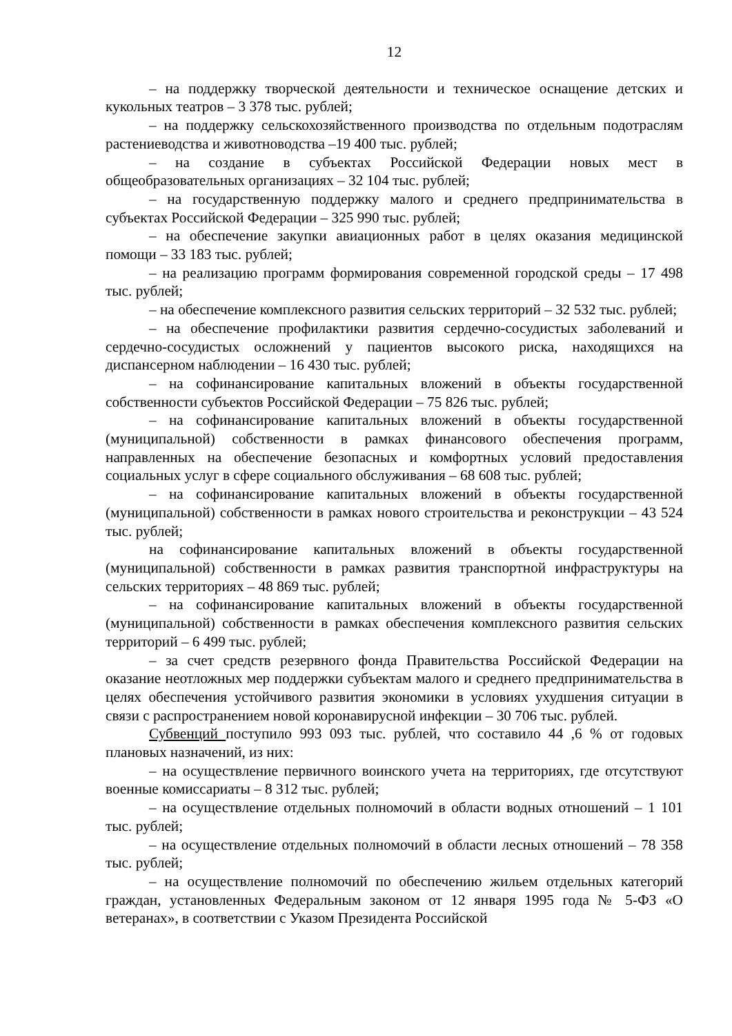12
– на поддержку творческой деятельности и техническое оснащение детских и кукольных театров – 3 378 тыс. рублей;
– на поддержку сельскохозяйственного производства по отдельным подотраслям растениеводства и животноводства –19 400 тыс. рублей;
– на создание в субъектах Российской Федерации новых мест в общеобразовательных организациях – 32 104 тыс. рублей;
– на государственную поддержку малого и среднего предпринимательства в субъектах Российской Федерации – 325 990 тыс. рублей;
– на обеспечение закупки авиационных работ в целях оказания медицинской помощи – 33 183 тыс. рублей;
– на реализацию программ формирования современной городской среды – 17 498 тыс. рублей;
– на обеспечение комплексного развития сельских территорий – 32 532 тыс. рублей;
– на обеспечение профилактики развития сердечно-сосудистых заболеваний и сердечно-сосудистых осложнений у пациентов высокого риска, находящихся на диспансерном наблюдении – 16 430 тыс. рублей;
– на софинансирование капитальных вложений в объекты государственной собственности субъектов Российской Федерации – 75 826 тыс. рублей;
– на софинансирование капитальных вложений в объекты государственной (муниципальной) собственности в рамках финансового обеспечения программ, направленных на обеспечение безопасных и комфортных условий предоставления социальных услуг в сфере социального обслуживания – 68 608 тыс. рублей;
– на софинансирование капитальных вложений в объекты государственной (муниципальной) собственности в рамках нового строительства и реконструкции – 43 524 тыс. рублей;
на софинансирование капитальных вложений в объекты государственной (муниципальной) собственности в рамках развития транспортной инфраструктуры на сельских территориях – 48 869 тыс. рублей;
– на софинансирование капитальных вложений в объекты государственной (муниципальной) собственности в рамках обеспечения комплексного развития сельских территорий – 6 499 тыс. рублей;
– за счет средств резервного фонда Правительства Российской Федерации на оказание неотложных мер поддержки субъектам малого и среднего предпринимательства в целях обеспечения устойчивого развития экономики в условиях ухудшения ситуации в связи с распространением новой коронавирусной инфекции – 30 706 тыс. рублей.
Субвенций поступило 993 093 тыс. рублей, что составило 44 ,6 % от годовых плановых назначений, из них:
– на осуществление первичного воинского учета на территориях, где отсутствуют военные комиссариаты – 8 312 тыс. рублей;
– на осуществление отдельных полномочий в области водных отношений – 1 101 тыс. рублей;
– на осуществление отдельных полномочий в области лесных отношений – 78 358 тыс. рублей;
– на осуществление полномочий по обеспечению жильем отдельных категорий граждан, установленных Федеральным законом от 12 января 1995 года № 5-ФЗ «О ветеранах», в соответствии с Указом Президента Российской